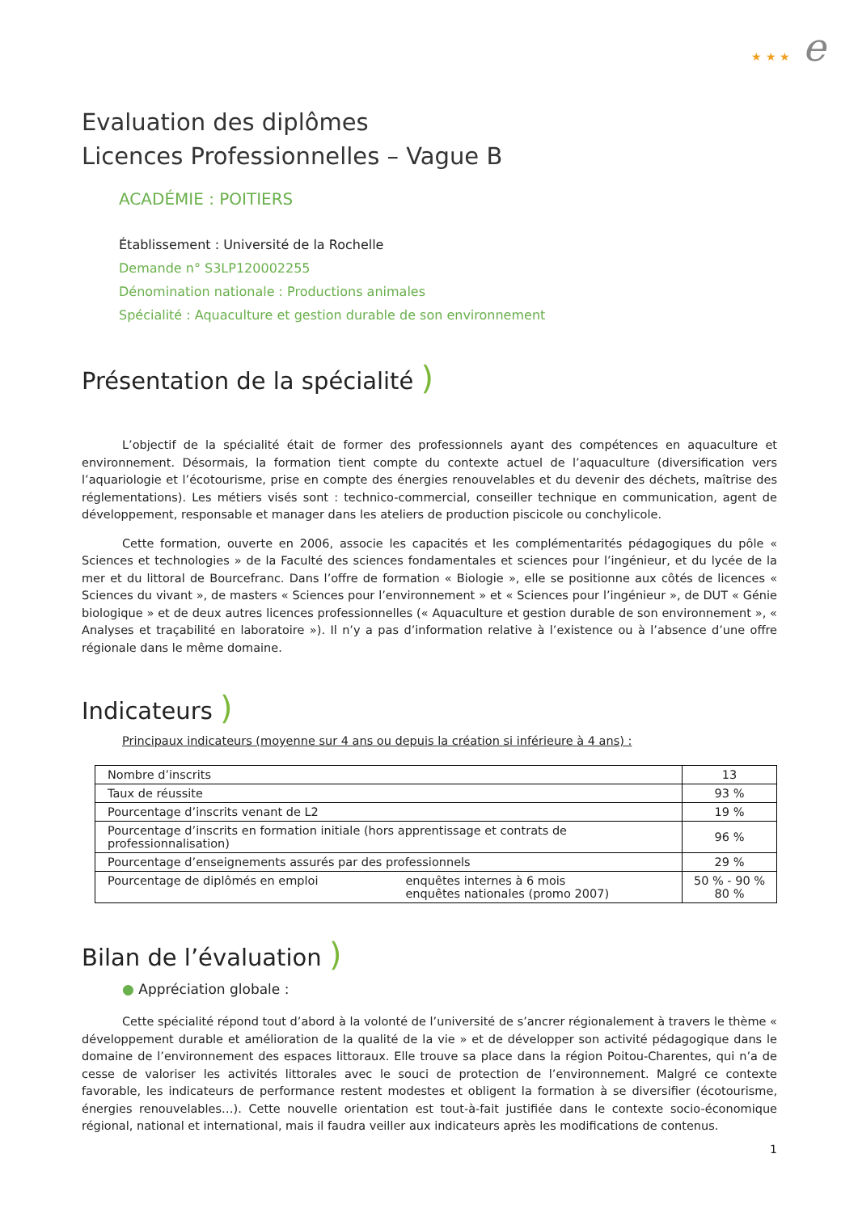★ ★ ★ e
Evaluation des diplômes
Licences Professionnelles – Vague B
ACADÉMIE : POITIERS
Établissement : Université de la Rochelle
Demande n° S3LP120002255
Dénomination nationale : Productions animales
Spécialité : Aquaculture et gestion durable de son environnement
Présentation de la spécialité )
L’objectif de la spécialité était de former des professionnels ayant des compétences en aquaculture et environnement. Désormais, la formation tient compte du contexte actuel de l’aquaculture (diversification vers l’aquariologie et l’écotourisme, prise en compte des énergies renouvelables et du devenir des déchets, maîtrise des réglementations). Les métiers visés sont : technico-commercial, conseiller technique en communication, agent de développement, responsable et manager dans les ateliers de production piscicole ou conchylicole.
Cette formation, ouverte en 2006, associe les capacités et les complémentarités pédagogiques du pôle « Sciences et technologies » de la Faculté des sciences fondamentales et sciences pour l’ingénieur, et du lycée de la mer et du littoral de Bourcefranc. Dans l’offre de formation « Biologie », elle se positionne aux côtés de licences « Sciences du vivant », de masters « Sciences pour l’environnement » et « Sciences pour l’ingénieur », de DUT « Génie biologique » et de deux autres licences professionnelles (« Aquaculture et gestion durable de son environnement », « Analyses et traçabilité en laboratoire »). Il n’y a pas d’information relative à l’existence ou à l’absence d’une offre régionale dans le même domaine.
Indicateurs )
Principaux indicateurs (moyenne sur 4 ans ou depuis la création si inférieure à 4 ans) :
| Nombre d’inscrits | | 13 |
| Taux de réussite | | 93 % |
| Pourcentage d’inscrits venant de L2 | | 19 % |
| Pourcentage d’inscrits en formation initiale (hors apprentissage et contrats de professionnalisation) | | 96 % |
| Pourcentage d’enseignements assurés par des professionnels | | 29 % |
| Pourcentage de diplômés en emploi | enquêtes internes à 6 mois enquêtes nationales (promo 2007) | 50 % - 90 % 80 % |
Bilan de l’évaluation )
● Appréciation globale :
Cette spécialité répond tout d’abord à la volonté de l’université de s’ancrer régionalement à travers le thème « développement durable et amélioration de la qualité de la vie » et de développer son activité pédagogique dans le domaine de l’environnement des espaces littoraux. Elle trouve sa place dans la région Poitou-Charentes, qui n’a de cesse de valoriser les activités littorales avec le souci de protection de l’environnement. Malgré ce contexte favorable, les indicateurs de performance restent modestes et obligent la formation à se diversifier (écotourisme, énergies renouvelables…). Cette nouvelle orientation est tout-à-fait justifiée dans le contexte socio-économique régional, national et international, mais il faudra veiller aux indicateurs après les modifications de contenus.
1